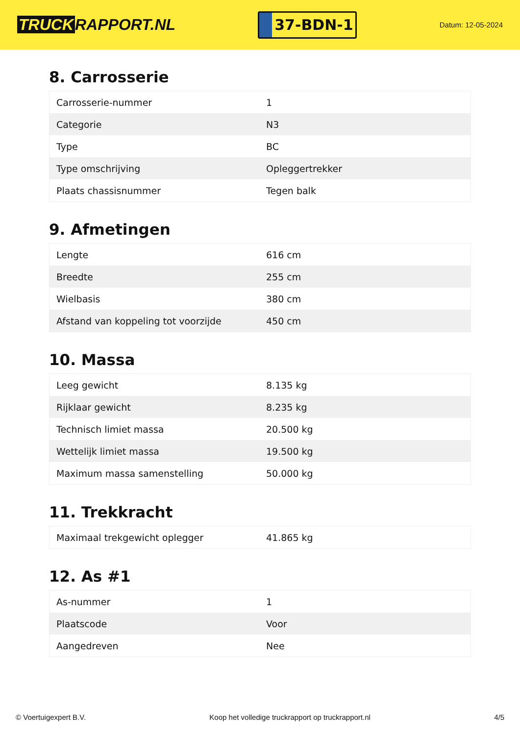TRUCK RAPPORT.NL
37-BDN-1
Datum: 12-05-2024
8. Carrosserie
| Carrosserie-nummer | 1 |
| Categorie | N3 |
| Type | BC |
| Type omschrijving | Opleggertrekker |
| Plaats chassisnummer | Tegen balk |
9. Afmetingen
| Lengte | 616 cm |
| Breedte | 255 cm |
| Wielbasis | 380 cm |
| Afstand van koppeling tot voorzijde | 450 cm |
10. Massa
| Leeg gewicht | 8.135 kg |
| Rijklaar gewicht | 8.235 kg |
| Technisch limiet massa | 20.500 kg |
| Wettelijk limiet massa | 19.500 kg |
| Maximum massa samenstelling | 50.000 kg |
11. Trekkracht
| Maximaal trekgewicht oplegger | 41.865 kg |
12. As #1
| As-nummer | 1 |
| Plaatscode | Voor |
| Aangedreven | Nee |
© Voertuigexpert B.V. Koop het volledige truckrapport op truckrapport.nl 4/5